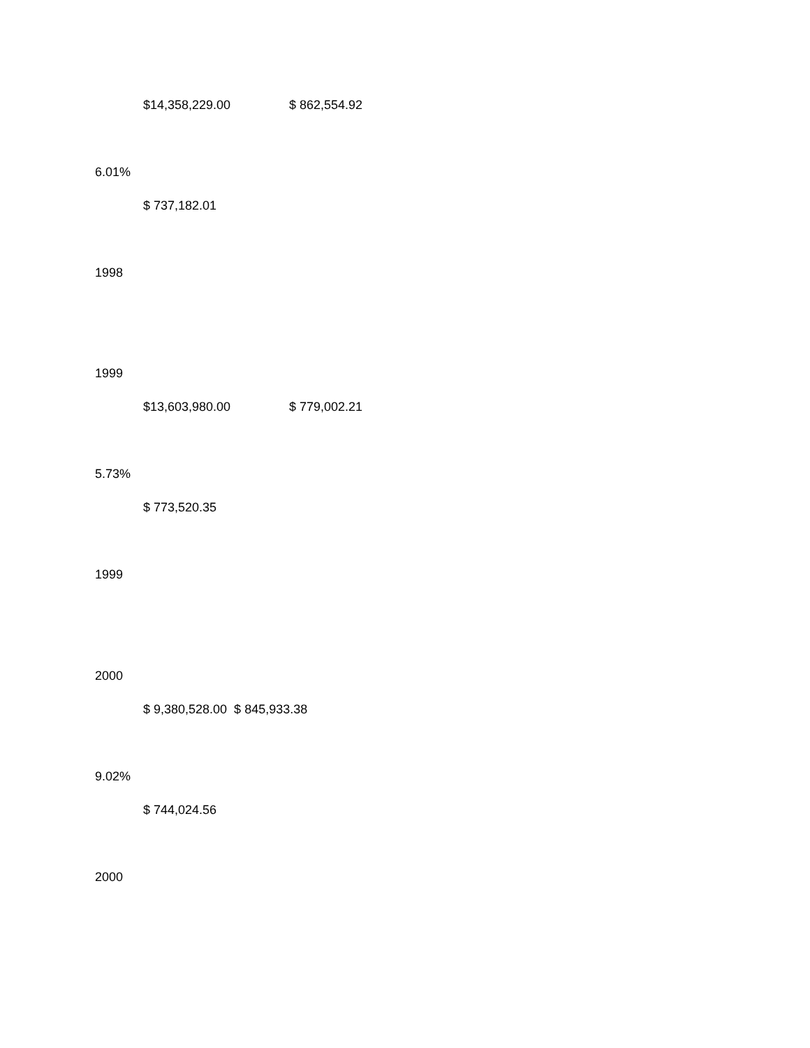$14,358,229.00 $ 862,554.92
6.01%
$ 737,182.01
1998
1999
$13,603,980.00 $ 779,002.21
5.73%
$ 773,520.35
1999
2000
$ 9,380,528.00 $ 845,933.38
9.02%
$ 744,024.56
2000